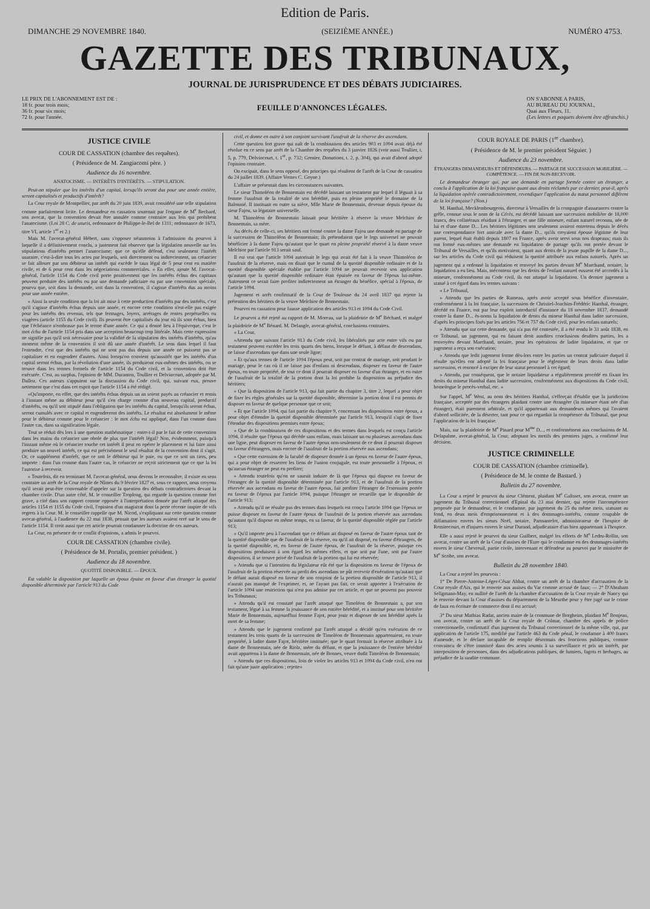Edition de Paris.
DIMANCHE 29 NOVEMBRE 1840. (SEIZIÈME ANNÉE.) NUMÉRO 4753.
GAZETTE DES TRIBUNAUX,
JOURNAL DE JURISPRUDENCE ET DES DÉBATS JUDICIAIRES.
LE PRIX DE L'ABONNEMENT EST DE :
18 fr. pour trois mois;
36 fr. pour six mois;
72 fr. pour l'année.
FEUILLE D'ANNONCES LÉGALES.
ON S'ABONNE A PARIS,
AU BUREAU DU JOURNAL,
Quai aux Fleurs, 11.
(Les lettres et paquets doivent être affranchis.)
JUSTICE CIVILE
COUR DE CASSATION (chambre des requêtes).
( Présidence de M. Zangiacomi père. )
Audience du 16 novembre.
ANATOCISME. — INTÉRÊTS D'INTÉRÊTS. — STIPULATION.
Peut-on stipuler que les intérêts d'un capital, lorsqu'ils seront dus pour une année entière, seront capitalisés et productifs d'intérêt?
La Cour royale de Montpellier, par arrêt du 20 juin 1839, avait considéré une telle stipulation comme parfaitement licite. Le demandeur en cassation soutenait par l'organe de M<sup>e</sup> Bechard, son avocat, que la convention devait être annulée comme contraire aux lois qui prohibent l'anatocisme. (Loi 28 C. de usuris, ordonnance de Philippe-le-Bel de 1311; ordonnance de 1673, titre VI, article 1<sup>er</sup> et 2.)
Mais M. l'avocat-général Hébert, sans s'opposer néanmoins à l'admission du pourvoi à laquelle il a définitivement conclu, a justement fait observer que la législation nouvelle sur les stipulations d'intérêts permet l'anatocisme; que ce qu'elle défend, c'est seulement l'intérêt usuraire, c'est-à-dire tous les actes par lesquels, soit directement ou indirectement, un créancier se fait allouer par son débiteur un intérêt qui excède le taux légal de 5 pour cent en matière civile, et de 6 pour cent dans les négociations commerciales. « En effet, ajoute M. l'avocat-général, l'article 1154 du Code civil porte positivement que les intérêts échus des capitaux peuvent produire des intérêts ou par une demande judiciaire ou par une convention spéciale, pourvu que, soit dans la demande, soit dans la convention, il s'agisse d'intérêts dus au moins pour une année entière.
» Ainsi la seule condition que la loi ait mise à cette production d'intérêts par des intérêts, c'est qu'il s'agisse d'intérêts échus depuis une année, et encore cette condition n'est-elle pas exigée pour les intérêts des revenus, tels que fermages, loyers, arrérages de rentes perpétuelles ou viagères (article 1155 du Code civil). Ils peuvent être capitalisés du jour où ils sont échus, bien que l'échéance n'embrasse pas le terme d'une année. Ce qui a donné lieu à l'équivoque, c'est le mot échu de l'article 1154 pris dans une acception beaucoup trop littérale. Mais cette expression ne signifie pas qu'il soit nécessaire pour la validité de la stipulation des intérêts d'intérêts, qu'au moment même de la convention il soit dû une année d'intérêt. Le sens dans lequel il faut l'entendre, c'est que des intérêts qui ne sont pas dus depuis une année ne puissent pas se capitaliser et en engendrer d'autres. Ainsi lorsqu'on convient qu'aussitôt que les intérêts d'un capital seront échus, par la révolution d'une année, ils produiront eux-mêmes des intérêts, on se trouve dans les termes formels de l'article 1154 du Code civil, et la convention doit être exécutée. C'est, au surplus, l'opinion de MM. Duranton, Toullier et Delvincourt, adoptée par M. Dalloz. Ces auteurs s'appuient sur la discussion du Code civil, qui, suivant eux, prouve nettement que c'est dans cet esprit que l'article 1154 a été rédigé.
»Qu'importe, en effet, que des intérêts échus depuis un an soient payés au créancier et remis à l'instant même au débiteur pour qu'il s'en charge comme d'un nouveau capital, productif d'intérêts, ou qu'il soit stipulé dans l'obligation que les intérêts du capital, lorsqu'ils seront échus, seront cumulés avec ce capital et engendreront des intérêts. Le résultat est absolument le même pour le débiteur comme pour le créancier : le mot échu est appliqué, dans l'un comme dans l'autre cas, dans sa signification légale.
Tout se réduit dès lors à une question mathématique : entre-t-il par le fait de cette convention dans les mains du créancier une obole de plus que l'intérêt légal? Non, évidemment, puisqu'à l'instant même où le créancier touche cet intérêt il peut en opérer le placement et lui faire ainsi produire un nouvel intérêt, ce qui est précisément le seul résultat de la convention dont il s'agit. Or, ce supplément d'intérêt, que ce soit le débiteur qui le paie, ou que ce soit un tiers, peu importe : dans l'un comme dans l'autre cas, le créancier ne reçoit strictement que ce que la loi l'autorise à recevoir.
» Toutefois, dit en terminant M. l'avocat-général, nous devons le reconnaître, il existe en sens contraire un arrêt de la Cour royale de Nîmes du 9 février 1827 et, sous ce rapport, nous croyons qu'il serait peut-être convenable d'appeler sur la question des débats contradictoires devant la chambre civile. D'un autre côté, M. le conseiller Troplong, qui regarde la question comme fort grave, a cité dans son rapport comme opposée à l'interprétation donnée par l'arrêt attaqué des articles 1154 et 1155 du Code civil, l'opinion d'un magistrat dont la perte récente inspire de vifs regrets à la Cour. M. le conseiller rappelle que M. Nicod, s'expliquant sur cette question comme avocat-général, à l'audience du 22 mai 1838, pensait que les auteurs avaient erré sur le sens de l'article 1154. Il croit aussi que cet article pourrait condamner la doctrine de ces auteurs.
La Cour, en présence de ce conflit d'opinions, a admis le pourvoi.
COUR DE CASSATION (chambre civile).
( Présidence de M. Portalis, premier président. )
Audience du 18 novembre.
QUOTITÉ DISPONIBLE. — ÉPOUX.
Est valable la disposition par laquelle un époux épuise en faveur d'un étranger la quotité disponible déterminée par l'article 913 du Code
civil, et donne en outre à son conjoint survivant l'usufruit de la réserve des ascendans.
Cette question fort grave qui naît de la combinaison des articles 903 et 1094 avait déjà été résolue en ce sens par arrêt de la Chambre des requêtes du 3 janvier 1826 (voir aussi Toullier, t. 5, p. 779, Delvincourt, t. 1<sup>er</sup>, p. 732; Grenier, Donations, t. 2, p. 304), qui avait d'abord adopté l'opinion contraire.
On excipait, dans le sens opposé, des principes qui résultent de l'arrêt de la Cour de cassation du 24 juillet 1839. (Affaire Vernes C. Goyne.)
L'affaire se présentait dans les circonstances suivantes.
Le sieur Thimoléon de Bonnemain est décédé laissant un testament par lequel il léguait à sa femme l'usufruit de la totalité de son hérédité, puis en pleine propriété le domaine de la Balonnié. Il instituait en outre sa nièce, Mlle Marie de Bonnemain, devenue depuis épouse du sieur Fajou, sa légataire universelle.
M. Thimoléon de Bonnemain laissait pour héritière à réserve la veuve Melchior de Bonnemain, sa mère.
Au décès de celle-ci, ses héritiers ont formé contre la dame Fajou une demande en partage de la succession de Thimoléon de Bonnemain; ils prétendaient que le legs universel ne pouvait bénéficier à la dame Fajou qu'autant que le quart en pleine propriété réservé à la dame veuve Melchior par l'article 913 serait sauf.
Il est vrai que l'article 1094 autorisait le legs qui avait été fait à la veuve Thimoléon de l'usufruit de la réserve, mais on disait que le cumul de la quotité disponible ordinaire et de la quotité disponible spéciale établie par l'article 1094 ne pouvait recevoir son application qu'autant que la quotité disponible ordinaire était épuisée en faveur de l'époux lui-même. Autrement ce serait faire profiter indirectement un étranger du bénéfice, spécial à l'époux, de l'article 1094.
Jugement et arrêt confirmatif de la Cour de Toulouse du 24 avril 1837 qui rejette la prétention des héritiers de la veuve Melchior de Bonnemain.
Pourvoi en cassation pour fausse application des articles 913 et 1094 du Code Civil.
Le pourvoi a été rejeté au rapport de M. Moreau, sur la plaidoirie de M<sup>e</sup> Béchard, et malgré la plaidoirie de M<sup>e</sup> Bénard. M. Delangle, avocat-général, conclusions contraires.
« La Cour,
»Attendu que suivant l'article 913 du Code civil, les libéralités par acte entre vifs ou par testament peuvent excéder les trois quarts des biens, lorsque le défunt, à défaut de descendans, ne laisse d'ascendans que dans une seule ligne;
» Et qu'aux termes de l'article 1094 l'époux peut, soit par contrat de mariage, soit pendant le mariage, pour le cas où il ne laisse pas d'enfans ni descendans, disposer en faveur de l'autre époux, en toute propriété, de tout ce dont il pourrait disposer en faveur d'un étranger, et en outre de l'usufruit de la totalité de la portion dont la loi prohibe la disposition au préjudice des héritiers;
» Que la disposition de l'article 913, qui fait partie du chapitre 3, titre 2, lequel a pour objet de fixer les règles générales sur la quotité disponible, détermine la portion dont il est permis de disposer en faveur de quelque personne que ce soit;
» Et que l'article 1094, qui fait partie du chapitre 9, concernant les dispositions entre époux, a pour objet d'étendre la quotité disponible déterminée par l'article 913, lorsqu'il s'agit de fixer l'étendue des dispositions permises entre époux;
» Que de la combinaison de ces dispositions et des termes dans lesquels est conçu l'article 1094, il résulte que l'époux qui décède sans enfans, mais laissant un ou plusieurs ascendans dans une ligne, peut disposer en faveur de l'autre époux non-seulement de ce dont il pourrait disposer en faveur d'étrangers, mais encore de l'usufruit de la portion réservée aux ascendans;
» Que cette extension de la faculté de disposer donnée à un époux en faveur de l'autre époux, qui a pour objet de resserrer les liens de l'union conjugale, est toute personnelle à l'époux, et qu'aucun étranger ne peut en profiter;
» Attendu toutefois qu'on ne saurait induire de là que l'époux qui dispose en faveur de l'étranger de la quotité disponible déterminée par l'article 913, et de l'usufruit de la portion réservée aux ascendans en faveur de l'autre époux, fait profiter l'étranger de l'extension portée en faveur de l'époux par l'article 1094, puisque l'étranger ne recueille que le disponible de l'article 913;
» Attendu qu'il ne résulte pas des termes dans lesquels est conçu l'article 1094 que l'époux ne puisse disposer en faveur de l'autre époux de l'usufruit de la portion réservée aux ascendans qu'autant qu'il dispose en même temps, en sa faveur, de la quotité disponible réglée par l'article 913;
» Qu'il importe peu à l'ascendant que ce défunt ait disposé en faveur de l'autre époux tant de la quotité disponible que de l'usufruit de la réserve, ou qu'il ait disposé, en faveur d'étrangers, de la quotité disponible, et, en faveur de l'autre époux, de l'usufruit de la réserve, puisque ces dispositions produisent à son égard les mêmes effets, et que soit par l'une, soit par l'autre disposition, il se trouve privé de l'usufruit de la portion qui lui est réservée;
» Attendu que si l'intention du législateur eût été que la disposition en faveur de l'époux de l'usufruit de la portion réservée au profit des ascendans ne pût recevoir d'exécution qu'autant que le défunt aurait disposé en faveur de son conjoint de la portion disponible de l'article 913, il n'aurait pas manqué de l'exprimer, et, ne l'ayant pas fait, ce serait apporter à l'exécution de l'article 1094 une restriction qui n'est pas admise par cet article, et que ne peuvent pas pouvoir les Tribunaux;
» Attendu qu'il est constaté par l'arrêt attaqué que Timoléon de Bonnemain a, par son testament, légué à sa femme la jouissance de son entière hérédité, et a institué pour son héritière Marie de Bonnemain, aujourd'hui femme Fajot, pour jouir et disposer de son hérédité après la mort de sa femme;
» Attendu que le jugement confirmé par l'arrêt attaqué a décidé qu'en exécution de ce testament les trois quarts de la succession de Timoléon de Bonnemain appartenaient, en toute propriété, à ladite dame Fajot, héritière instituée; que le quart formait la réserve attribuée à la dame de Bonnemain, née de Riolz, mère du défunt, et que la jouissance de l'entière hérédité avait appartenu à la dame de Bonnemain, née de Bonnes, veuve dudit Timoléon de Bonnemain;
» Attendu que ces dispositions, loin de violer les articles 913 et 1094 du Code civil, n'en ont fait qu'une juste application ; rejette»
COUR ROYALE DE PARIS (1<sup>re</sup> chambre).
( Présidence de M. le premier président Séguier. )
Audience du 23 novembre.
ÉTRANGERS DEMANDEURS ET DÉFENDEURS. — PARTAGE DE SUCCESSION MOBILIÈRE. — COMPÉTENCE. — FIN DE NON-RECEVOIR.
Le demandeur étranger qui, par une demande en partage formée contre un étranger, a conclu à l'application de la loi française quant aux droits réclamés par ce dernier, peut-il, après la liquidation opérée contradictoirement, revendiquer l'application du statut personnel différent de la loi française? (Non.)
M. Hanthal, Mecklembourgeois, directeur à Versailles de la compagnie d'assurances contre la grêle, connue sous le nom de la Cérès, est décédé laissant une succession mobilière de 18,000 francs, des collatéraux résidant à l'étranger, et une fille mineure, enfant naturel reconnu, née de lui et d'une dame D... Les héritiers légitimes non seulement avaient entretenu depuis le décès une correspondance fort amicale avec la dame D... qu'ils croyaient épouse légitime de leur parent, lequel était établi depuis 1807 en France, après avoir servi sous nos drapeaux; mais ils ont formé eux-mêmes une demande en liquidation de partage qu'ils ont portée devant le Tribunal de Versailles, et qu'ils motivaient, quant aux droits de la jeune pupille de la dame D..., sur les articles du Code civil qui réduisent la quotité attribuée aux enfans naturels. Après un jugement qui a ordonné la liquidation et renvoyé les parties devant M<sup>e</sup> Marchand, notaire, la liquidation a eu lieu. Mais, mécontens que les droits de l'enfant naturel eussent été accordés à la mineure, conformément au Code civil, ils ont attaqué la liquidation. Un dernier jugement a statué à cet égard dans les termes suivans :
« Le Tribunal,
» Attendu que les parties de Rameau, après avoir accepté sous bénéfice d'inventaire, conformément à la loi française, la succession de Christiel-Joachim-Frédéric Hanthal, étranger, décédé en France, ont par leur exploit introductif d'instance du 18 novembre 1837, demandé contre la dame D... ès-noms la liquidation de droits du mineur Hanthal dans ladite succession, d'après les principes fixés par les articles 756 et 757 du Code civil, pour les enfans naturels;
» Attendu que sur cette demande, qui n'a pas été contestée, il a été rendu le 31 août 1838, en ce Tribunal, un jugement, qui en faisant droit auxdites conclusions desdites parties, les a renvoyées devant Marchand, notaire, pour les opérations de ladite liquidation, et que ce jugement a reçu son exécution;
» Attendu que ledit jugement forme dès-lors entre les parties un contrat judiciaire duquel il résulte qu'elles ont adopté la loi française pour le règlement de leurs droits dans ladite succession, et renoncé à exciper de leur statut personnel à cet égard;
» Attendu, par conséquent, que le notaire liquidateur a régulièrement procédé en fixant les droits du mineur Hanthal dans ladite succession, conformément aux dispositions du Code civil, homologue le procès-verbal, etc. »
Sur l'appel, M<sup>e</sup> West, au nom des héritiers Hanthal, s'efforçait d'établir que la juridiction française, acceptée par des étrangers plaidant contre une étrangère (la mineure étant née d'un étranger), était purement arbitrale, et qu'il appartenait aux demandeurs mêmes qui l'avaient d'abord sollicitée, de la déserter, tant pour ce qui regardait la compétence du Tribunal, que pour l'application de la loi française.
Mais, sur la plaidoirie de M<sup>e</sup> Pinard pour M<sup>me</sup> D..., et conformément aux conclusions de M. Delapalme, avocat-général, la Cour, adoptant les motifs des premiers juges, a confirmé leur décision.
JUSTICE CRIMINELLE
COUR DE CASSATION (chambre criminelle).
( Présidence de M. le comte de Bastard. )
Bulletin du 27 novembre.
La Cour a rejeté le pourvoi du sieur Clément, plaidant M<sup>e</sup> Galisset, son avocat, contre un jugement du Tribunal correctionnel d'Epinal du 23 mai dernier, qui rejette l'incompétence proposée par le demandeur, et le condamne, par jugement du 25 du même mois, statuant au fond, en deux mois d'emprisonnement et à des dommages-intérêts, comme coupable de diffamation envers les sieurs Noël, notaire, Parmantelot, administrateur de l'hospice de Remirecourt, et d'injures envers le sieur Durand, adjudicataire d'un bien appartenant à l'hospice.
Elle a aussi rejeté le pourvoi du sieur Guilbert, malgré les efforts de M<sup>e</sup> Ledru-Rollin, son avocat, contre un arrêt de la Cour d'assises de l'Eure qui le condamne en des dommages-intérêts envers le sieur Chevreuil, partie civile, intervenant et défendeur au pourvoi par le ministère de M<sup>e</sup> Scribe, son avocat.
Bulletin du 28 novembre 1840.
La Cour a rejeté les pourvois :
1° De Pierre-Antoine-Léger-César Abbat, contre un arrêt de la chambre d'accusation de la Cour royale d'Aix, qui le renvoie aux assises du Var comme accusé de faux; — 2° D'Abraham Seligmann-May, en nullité de l'arrêt de la chambre d'accusation de la Cour royale de Nancy qui le renvoie devant la Cour d'assises du département de la Meurthe pour y être jugé sur le crime de faux en écriture de commerce dont il est accusé;
3° Du sieur Mathias Radat, ancien maire de la commune de Borgheim, plaidant M<sup>e</sup> Bonjean, son avocat, contre un arrêt de la Cour royale de Colmar, chambre des appels de police correctionnelle, confirmatif d'un jugement du Tribunal correctionnel de la même ville, qui, par application de l'article 175, modifié par l'article 463 du Code pénal, le condamne à 400 francs d'amende, et le déclare incapable de remplir désormais des fonctions publiques, comme convaincu de s'être immiscé dans des actes soumis à sa surveillance et pris un intérêt, par interposition de personnes, dans des adjudications publiques, de fumiers, fagots et herbages, au préjudice de la susdite commune.